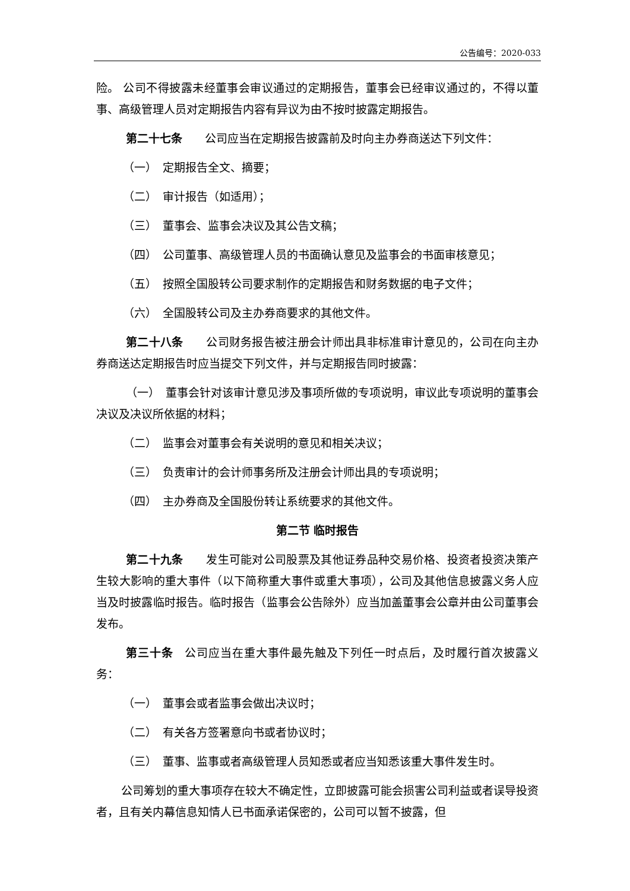公告编号：2020-033
险。 公司不得披露未经董事会审议通过的定期报告，董事会已经审议通过的，不得以董事、高级管理人员对定期报告内容有异议为由不按时披露定期报告。
第二十七条　　公司应当在定期报告披露前及时向主办券商送达下列文件：
（一）　定期报告全文、摘要；
（二）　审计报告（如适用）；
（三）　董事会、监事会决议及其公告文稿；
（四）　公司董事、高级管理人员的书面确认意见及监事会的书面审核意见；
（五）　按照全国股转公司要求制作的定期报告和财务数据的电子文件；
（六）　全国股转公司及主办券商要求的其他文件。
第二十八条　　公司财务报告被注册会计师出具非标准审计意见的，公司在向主办券商送达定期报告时应当提交下列文件，并与定期报告同时披露：
（一）　董事会针对该审计意见涉及事项所做的专项说明，审议此专项说明的董事会决议及决议所依据的材料；
（二）　监事会对董事会有关说明的意见和相关决议；
（三）　负责审计的会计师事务所及注册会计师出具的专项说明；
（四）　主办券商及全国股份转让系统要求的其他文件。
第二节 临时报告
第二十九条　　发生可能对公司股票及其他证券品种交易价格、投资者投资决策产生较大影响的重大事件（以下简称重大事件或重大事项），公司及其他信息披露义务人应当及时披露临时报告。临时报告（监事会公告除外）应当加盖董事会公章并由公司董事会发布。
第三十条　公司应当在重大事件最先触及下列任一时点后，及时履行首次披露义务：
（一）　董事会或者监事会做出决议时；
（二）　有关各方签署意向书或者协议时；
（三）　董事、监事或者高级管理人员知悉或者应当知悉该重大事件发生时。
公司筹划的重大事项存在较大不确定性，立即披露可能会损害公司利益或者误导投资者，且有关内幕信息知情人已书面承诺保密的，公司可以暂不披露，但